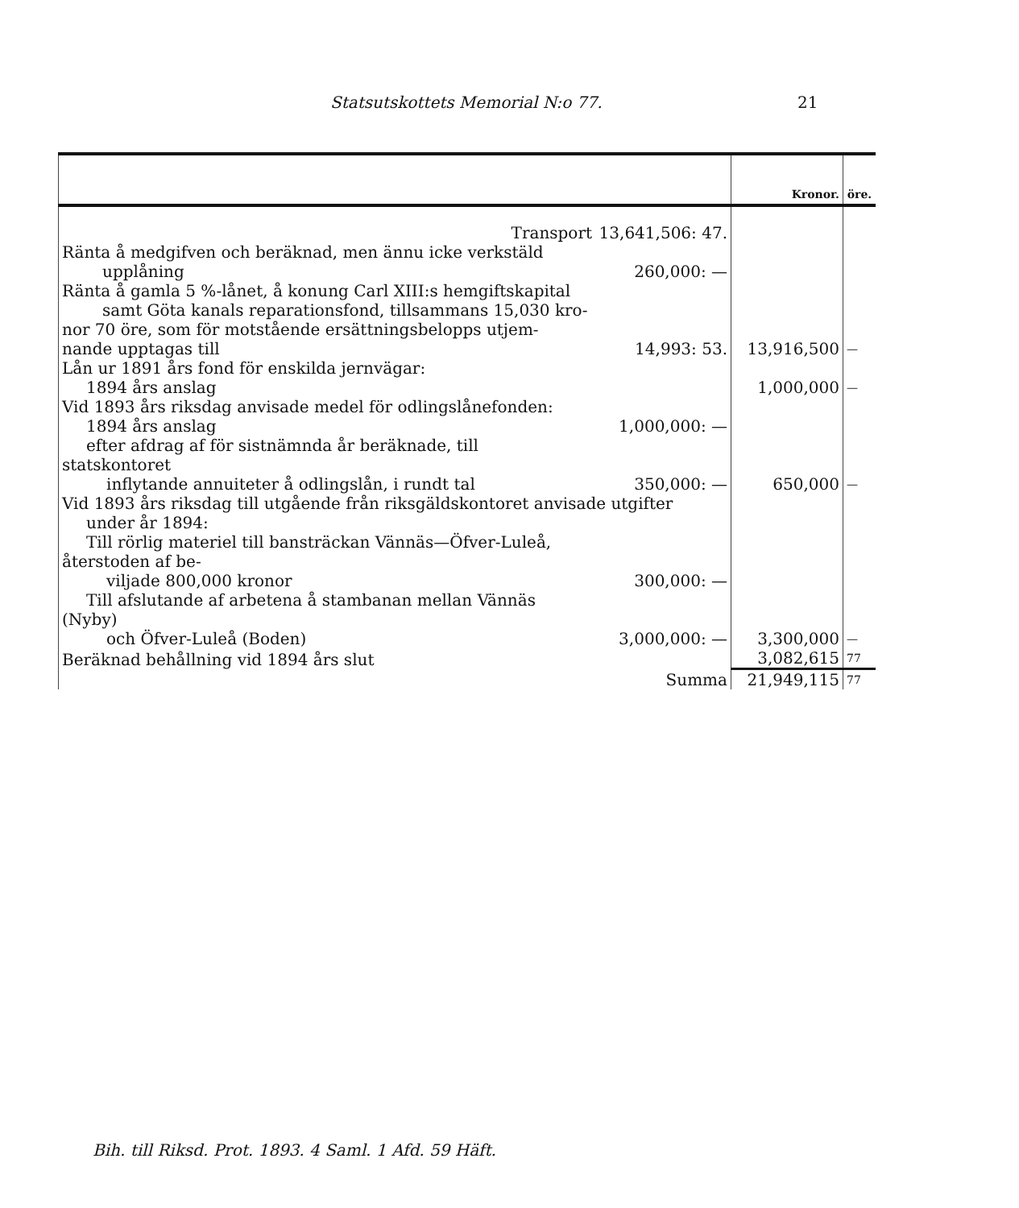Statsutskottets Memorial N:o 77. 21
| | | Kronor. | öre. |
| --- | --- | --- | --- |
| Transport | 13,641,506: 47. | | |
| Ränta å medgifven och beräknad, men ännu icke verkstäld upplåning | 260,000: — | | |
| Ränta å gamla 5 %-lånet, å konung Carl XIII:s hemgiftskapital samt Göta kanals reparationsfond, tillsammans 15,030 kro- nor 70 öre, som för motstående ersättningsbelopps utjem- nande upptagas till | 14,993: 53. | 13,916,500 | — |
| Lån ur 1891 års fond för enskilda jernvägar: 1894 års anslag | | 1,000,000 | — |
| Vid 1893 års riksdag anvisade medel för odlingslånefonden: 1894 års anslag | 1,000,000: — | | |
| efter afdrag af för sistnämnda år beräknade, till statskontoret inflytande annuiteter å odlingslån, i rundt tal | 350,000: — | 650,000 | — |
| Vid 1893 års riksdag till utgående från riksgäldskontoret anvisade utgifter under år 1894: | | | |
| Till rörlig materiel till bansträckan Vännäs—Öfver-Luleå, återstoden af be- viljade 800,000 kronor | 300,000: — | | |
| Till afslutande af arbetena å stambanan mellan Vännäs (Nyby) och Öfver-Luleå (Boden) | 3,000,000: — | 3,300,000 | — |
| Beräknad behållning vid 1894 års slut | | 3,082,615 | 77 |
| Summa | | 21,949,115 | 77 |
Bih. till Riksd. Prot. 1893. 4 Saml. 1 Afd. 59 Häft.